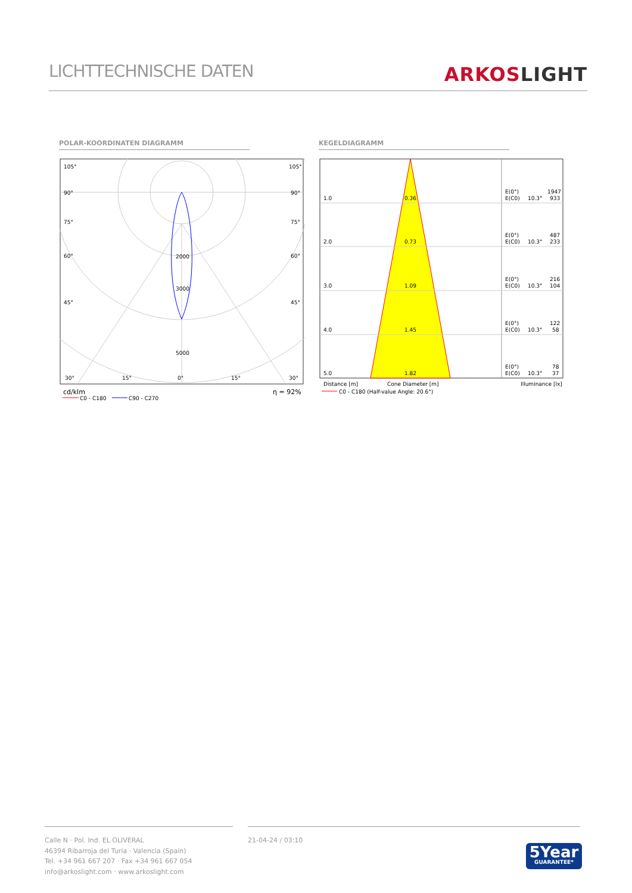LICHTTECHNISCHE DATEN
ARKOSLIGHT
POLAR-KOORDINATEN DIAGRAMM KEGELDIAGRAMM
105°
105°
90°
90°
75°
75°
60°
60°
45°
45°
2000
3000
5000
30°
15°
0°
15°
30°
cd/klm
η = 92%
C0 - C180
C90 - C270
1.0
0.36
E(0°)
1947
E(C0)
10.3°
933
2.0
0.73
E(0°)
487
E(C0)
10.3°
233
3.0
1.09
E(0°)
216
E(C0)
10.3°
104
4.0
1.45
E(0°)
122
E(C0)
10.3°
58
5.0
1.82
E(0°)
78
E(C0)
10.3°
37
Distance [m]
Cone Diameter [m]
Illuminance [lx]
C0 - C180 (Half-value Angle: 20.6°)
Calle N · Pol. Ind. EL OLIVERAL
46394 Ribarroja del Turia · Valencia (Spain)
Tel. +34 961 667 207 · Fax +34 961 667 054
info@arkoslight.com · www.arkoslight.com
21-04-24 / 03:10
5Year
GUARANTEE*